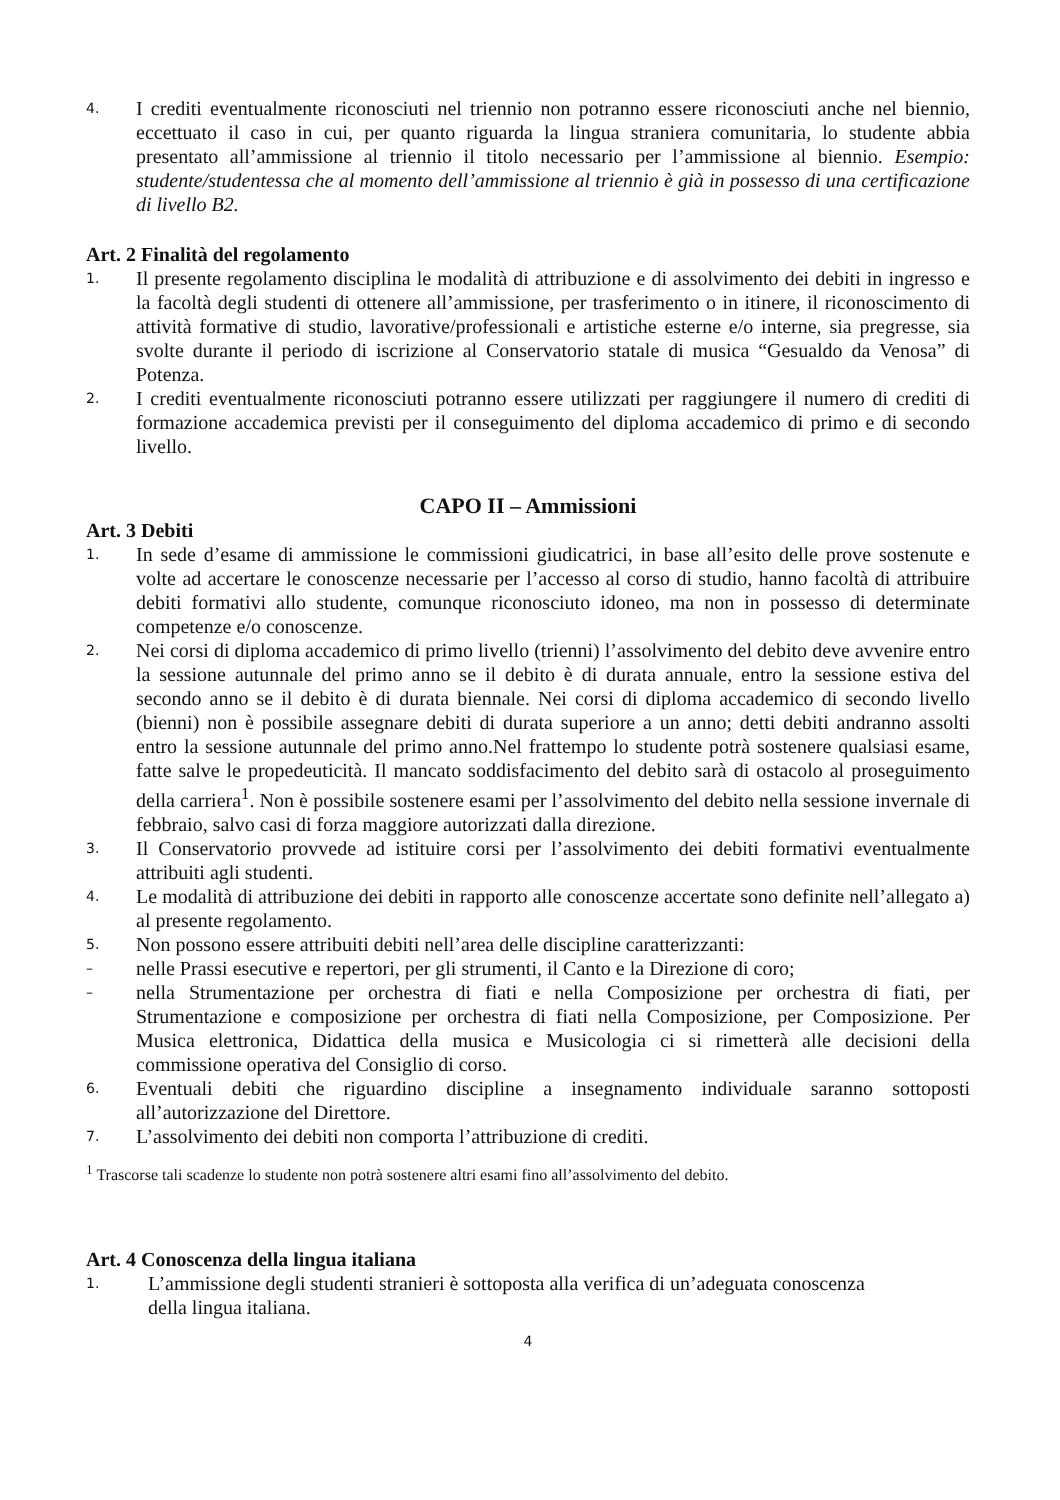4. I crediti eventualmente riconosciuti nel triennio non potranno essere riconosciuti anche nel biennio, eccettuato il caso in cui, per quanto riguarda la lingua straniera comunitaria, lo studente abbia presentato all’ammissione al triennio il titolo necessario per l’ammissione al biennio. Esempio: studente/studentessa che al momento dell’ammissione al triennio è già in possesso di una certificazione di livello B2.
Art. 2 Finalità del regolamento
1. Il presente regolamento disciplina le modalità di attribuzione e di assolvimento dei debiti in ingresso e la facoltà degli studenti di ottenere all’ammissione, per trasferimento o in itinere, il riconoscimento di attività formative di studio, lavorative/professionali e artistiche esterne e/o interne, sia pregresse, sia svolte durante il periodo di iscrizione al Conservatorio statale di musica “Gesualdo da Venosa” di Potenza.
2. I crediti eventualmente riconosciuti potranno essere utilizzati per raggiungere il numero di crediti di formazione accademica previsti per il conseguimento del diploma accademico di primo e di secondo livello.
CAPO II – Ammissioni
Art. 3 Debiti
1. In sede d’esame di ammissione le commissioni giudicatrici, in base all’esito delle prove sostenute e volte ad accertare le conoscenze necessarie per l’accesso al corso di studio, hanno facoltà di attribuire debiti formativi allo studente, comunque riconosciuto idoneo, ma non in possesso di determinate competenze e/o conoscenze.
2. Nei corsi di diploma accademico di primo livello (trienni) l’assolvimento del debito deve avvenire entro la sessione autunnale del primo anno se il debito è di durata annuale, entro la sessione estiva del secondo anno se il debito è di durata biennale. Nei corsi di diploma accademico di secondo livello (bienni) non è possibile assegnare debiti di durata superiore a un anno; detti debiti andranno assolti entro la sessione autunnale del primo anno.Nel frattempo lo studente potrà sostenere qualsiasi esame, fatte salve le propedeuticità. Il mancato soddisfacimento del debito sarà di ostacolo al proseguimento della carriera<sup>1</sup>. Non è possibile sostenere esami per l’assolvimento del debito nella sessione invernale di febbraio, salvo casi di forza maggiore autorizzati dalla direzione.
3. Il Conservatorio provvede ad istituire corsi per l’assolvimento dei debiti formativi eventualmente attribuiti agli studenti.
4. Le modalità di attribuzione dei debiti in rapporto alle conoscenze accertate sono definite nell’allegato a) al presente regolamento.
5. Non possono essere attribuiti debiti nell’area delle discipline caratterizzanti:
– nelle Prassi esecutive e repertori, per gli strumenti, il Canto e la Direzione di coro;
– nella Strumentazione per orchestra di fiati e nella Composizione per orchestra di fiati, per Strumentazione e composizione per orchestra di fiati nella Composizione, per Composizione. Per Musica elettronica, Didattica della musica e Musicologia ci si rimetterà alle decisioni della commissione operativa del Consiglio di corso.
6. Eventuali debiti che riguardino discipline a insegnamento individuale saranno sottoposti all’autorizzazione del Direttore.
7. L’assolvimento dei debiti non comporta l’attribuzione di crediti.
<sup>1</sup> Trascorse tali scadenze lo studente non potrà sostenere altri esami fino all’assolvimento del debito.
Art. 4 Conoscenza della lingua italiana
1. L’ammissione degli studenti stranieri è sottoposta alla verifica di un’adeguata conoscenza della lingua italiana.
4